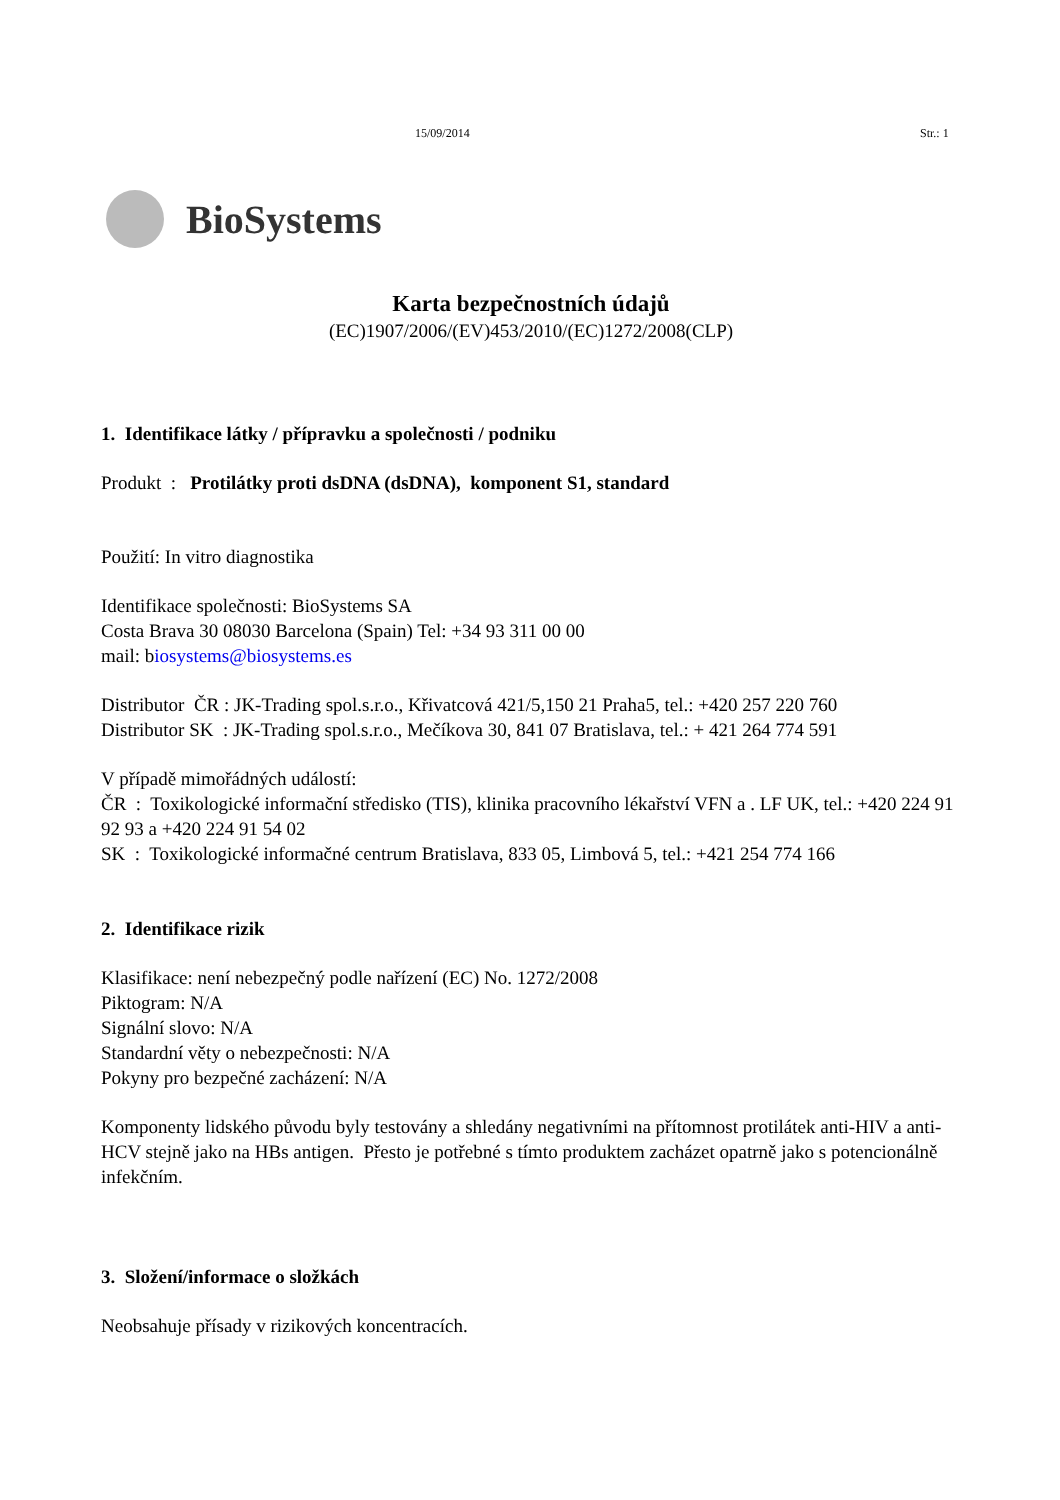15/09/2014 Str.: 1
BioSystems
Karta bezpečnostních údajů
(EC)1907/2006/(EV)453/2010/(EC)1272/2008(CLP)
1. Identifikace látky / přípravku a společnosti / podniku
Produkt : Protilátky proti dsDNA (dsDNA), komponent S1, standard
Použití: In vitro diagnostika
Identifikace společnosti: BioSystems SA
Costa Brava 30 08030 Barcelona (Spain) Tel: +34 93 311 00 00
mail: biosystems@biosystems.es
Distributor ČR : JK-Trading spol.s.r.o., Křivatcová 421/5,150 21 Praha5, tel.: +420 257 220 760
Distributor SK : JK-Trading spol.s.r.o., Mečíkova 30, 841 07 Bratislava, tel.: + 421 264 774 591
V případě mimořádných událostí:
ČR : Toxikologické informační středisko (TIS), klinika pracovního lékařství VFN a . LF UK, tel.: +420 224 91 92 93 a +420 224 91 54 02
SK : Toxikologické informačné centrum Bratislava, 833 05, Limbová 5, tel.: +421 254 774 166
2. Identifikace rizik
Klasifikace: není nebezpečný podle nařízení (EC) No. 1272/2008
Piktogram: N/A
Signální slovo: N/A
Standardní věty o nebezpečnosti: N/A
Pokyny pro bezpečné zacházení: N/A
Komponenty lidského původu byly testovány a shledány negativními na přítomnost protilátek anti-HIV a anti-HCV stejně jako na HBs antigen. Přesto je potřebné s tímto produktem zacházet opatrně jako s potencionálně infekčním.
3. Složení/informace o složkách
Neobsahuje přísady v rizikových koncentracích.